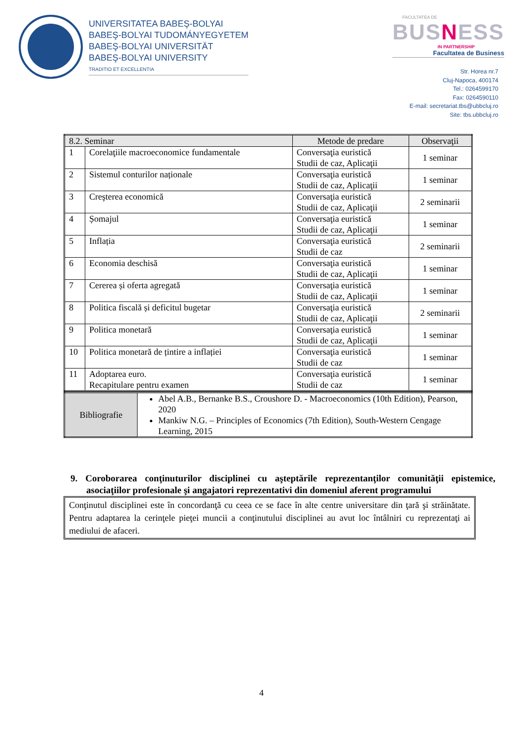UNIVERSITATEA BABEŞ-BOLYAI
BABEŞ-BOLYAI TUDOMÁNYEGYETEM
BABEŞ-BOLYAI UNIVERSITÄT
BABEŞ-BOLYAI UNIVERSITY
TRADITIO ET EXCELLENTIA
FACULTATEA DE
BUSNESS
IN PARTNERSHIP
Facultatea de Business
Str. Horea nr.7
Cluj-Napoca, 400174
Tel.: 0264599170
Fax: 0264590110
E-mail: secretariat.tbs@ubbcluj.ro
Site: tbs.ubbcluj.ro
| 8.2. Seminar | | Metode de predare | Observaţii |
| --- | --- | --- | --- |
| 1 | Corelaţiile macroeconomice fundamentale | Conversaţia euristică Studii de caz, Aplicaţii | 1 seminar |
| 2 | Sistemul conturilor naționale | Conversaţia euristică Studii de caz, Aplicaţii | 1 seminar |
| 3 | Creşterea economică | Conversaţia euristică Studii de caz, Aplicaţii | 2 seminarii |
| 4 | Șomajul | Conversaţia euristică Studii de caz, Aplicaţii | 1 seminar |
| 5 | Inflația | Conversaţia euristică Studii de caz | 2 seminarii |
| 6 | Economia deschisă | Conversaţia euristică Studii de caz, Aplicaţii | 1 seminar |
| 7 | Cererea și oferta agregată | Conversaţia euristică Studii de caz, Aplicaţii | 1 seminar |
| 8 | Politica fiscală și deficitul bugetar | Conversaţia euristică Studii de caz, Aplicaţii | 2 seminarii |
| 9 | Politica monetară | Conversaţia euristică Studii de caz, Aplicaţii | 1 seminar |
| 10 | Politica monetară de țintire a inflației | Conversaţia euristică Studii de caz | 1 seminar |
| 11 | Adoptarea euro. Recapitulare pentru examen | Conversaţia euristică Studii de caz | 1 seminar |
| Bibliografie | Abel A.B., Bernanke B.S., Croushore D. - Macroeconomics (10th Edition), Pearson, 2020 Mankiw N.G. – Principles of Economics (7th Edition), South-Western Cengage Learning, 2015 |
9. Coroborarea conţinuturilor disciplinei cu aşteptările reprezentanţilor comunităţii epistemice, asociaţiilor profesionale şi angajatori reprezentativi din domeniul aferent programului
Conţinutul disciplinei este în concordanţă cu ceea ce se face în alte centre universitare din ţară şi străinătate. Pentru adaptarea la cerinţele pieţei muncii a conţinutului disciplinei au avut loc întâlniri cu reprezentaţi ai mediului de afaceri.
4